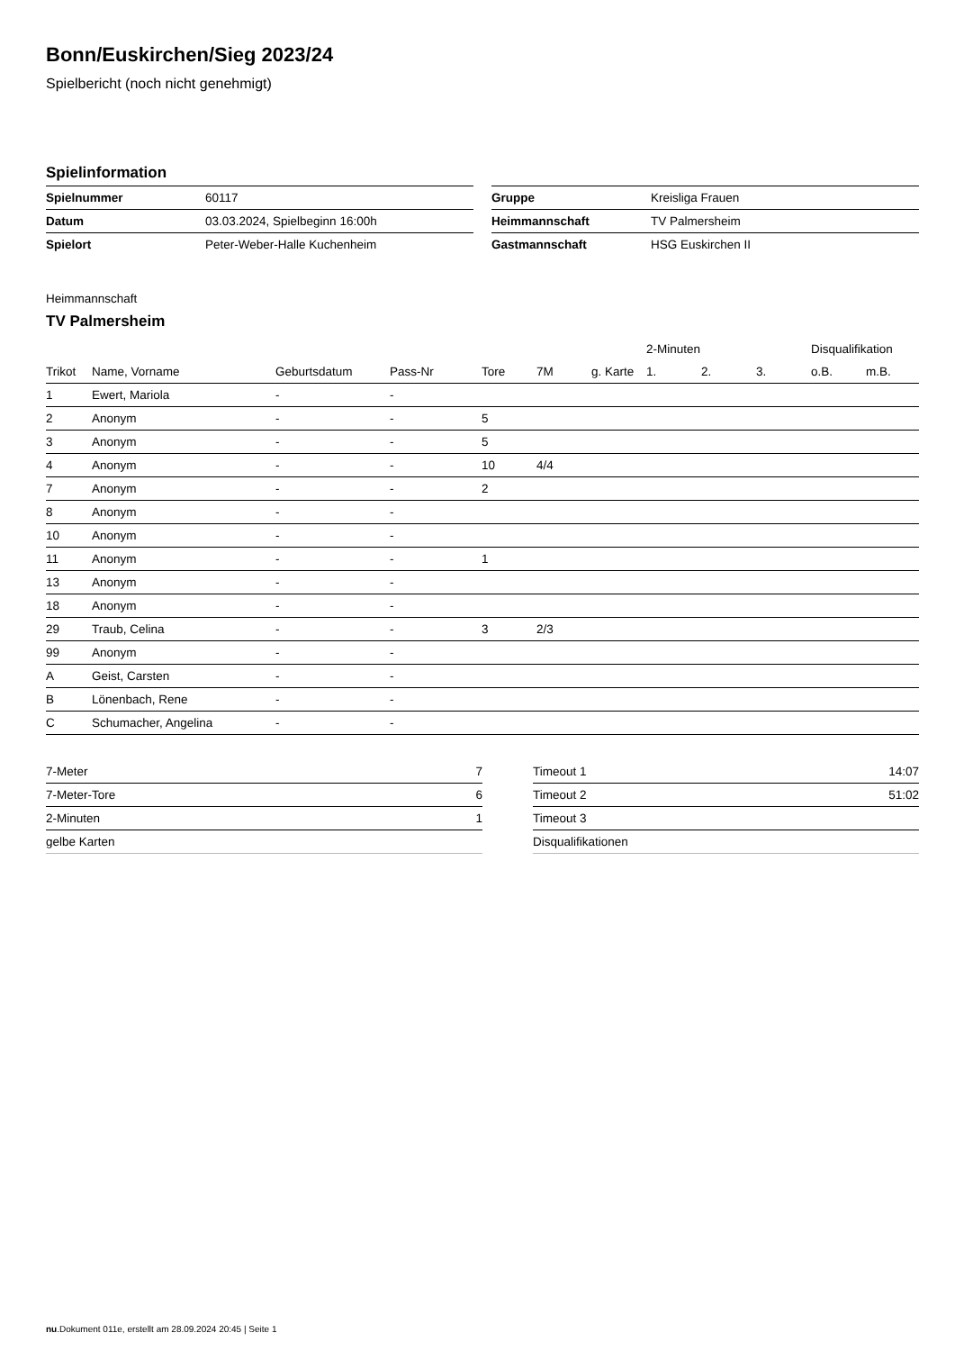Bonn/Euskirchen/Sieg 2023/24
Spielbericht (noch nicht genehmigt)
Spielinformation
| Spielnummer | 60117 |
| Datum | 03.03.2024, Spielbeginn 16:00h |
| Spielort | Peter-Weber-Halle Kuchenheim |
| Gruppe | Kreisliga Frauen |
| Heimmannschaft | TV Palmersheim |
| Gastmannschaft | HSG Euskirchen II |
Heimmannschaft
TV Palmersheim
| | | | | | | | 2-Minuten | | | Disqualifikation | |
| --- | --- | --- | --- | --- | --- | --- | --- | --- | --- | --- | --- |
| Trikot | Name, Vorname | Geburtsdatum | Pass-Nr | Tore | 7M | g. Karte | 1. | 2. | 3. | o.B. | m.B. |
| 1 | Ewert, Mariola | - | - | | | | | | | | |
| 2 | Anonym | - | - | 5 | | | | | | | |
| 3 | Anonym | - | - | 5 | | | | | | | |
| 4 | Anonym | - | - | 10 | 4/4 | | | | | | |
| 7 | Anonym | - | - | 2 | | | | | | | |
| 8 | Anonym | - | - | | | | | | | | |
| 10 | Anonym | - | - | | | | | | | | |
| 11 | Anonym | - | - | 1 | | | | | | | |
| 13 | Anonym | - | - | | | | | | | | |
| 18 | Anonym | - | - | | | | | | | | |
| 29 | Traub, Celina | - | - | 3 | 2/3 | | | | | | |
| 99 | Anonym | - | - | | | | | | | | |
| A | Geist, Carsten | - | - | | | | | | | | |
| B | Lönenbach, Rene | - | - | | | | | | | | |
| C | Schumacher, Angelina | - | - | | | | | | | | |
| 7-Meter | 7 |
| 7-Meter-Tore | 6 |
| 2-Minuten | 1 |
| gelbe Karten | |
| Timeout 1 | 14:07 |
| Timeout 2 | 51:02 |
| Timeout 3 | |
| Disqualifikationen | |
nu.Dokument 011e, erstellt am 28.09.2024 20:45 | Seite 1